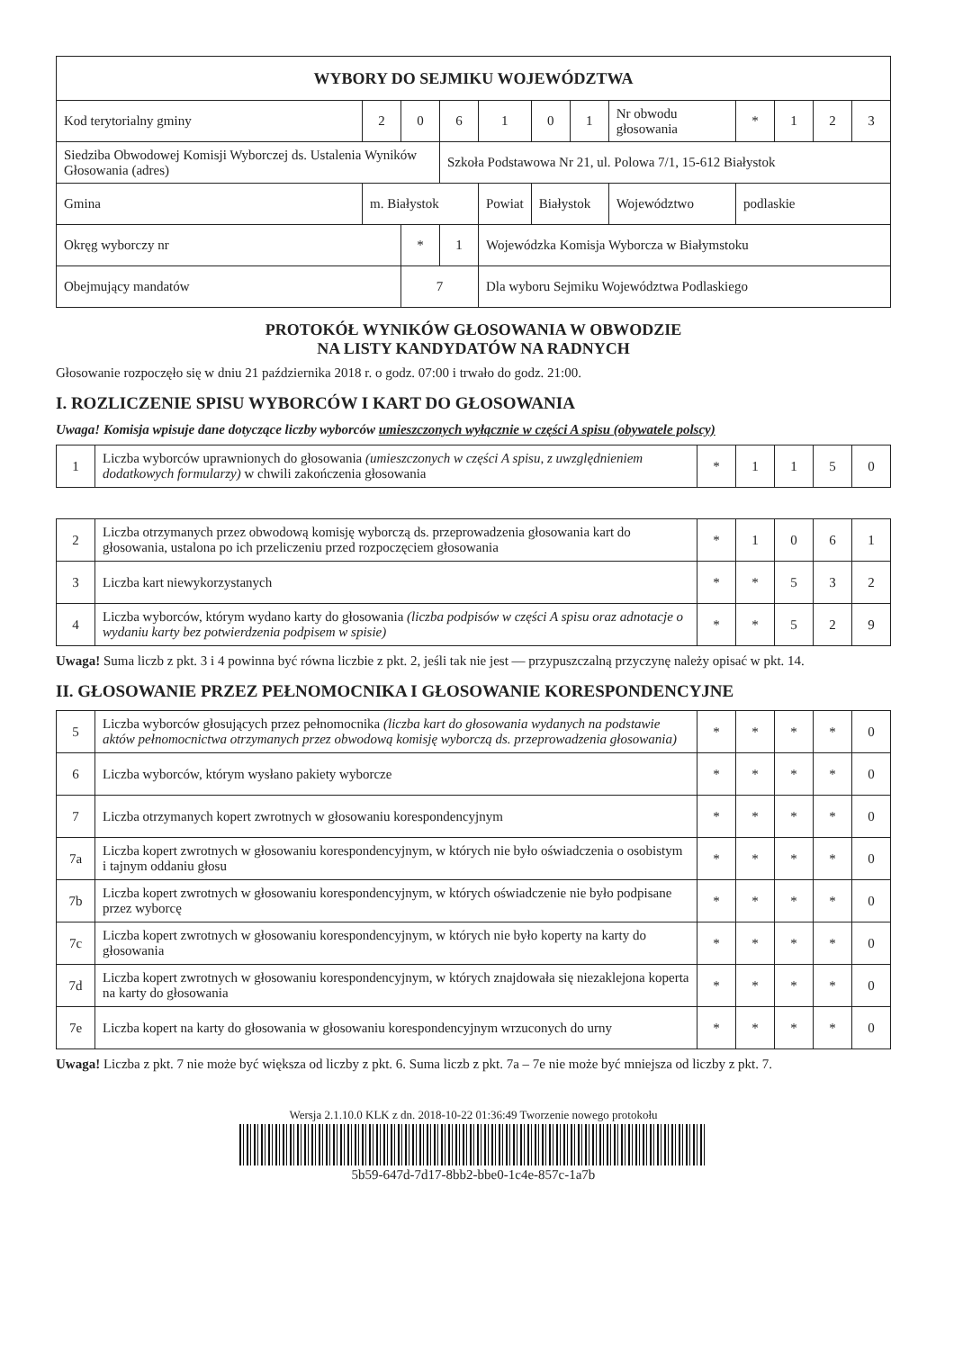| WYBORY DO SEJMIKU WOJEWÓDZTWA | | | | | | | | | | | | |
| --- | --- | --- | --- | --- | --- | --- | --- | --- | --- | --- | --- | --- |
| Kod terytorialny gminy | 2 | 0 | 6 | 1 | 0 | 1 | Nr obwodu głosowania | | * | 1 | 2 | 3 |
| Siedziba Obwodowej Komisji Wyborczej ds. Ustalenia Wyników Głosowania (adres) | | | Szkoła Podstawowa Nr 21, ul. Polowa 7/1, 15-612 Białystok | | | | | | | | | |
| Gmina | m. Białystok | | | Powiat | Białystok | | | Województwo | podlaskie | | | |
| Okręg wyborczy nr | | * | 1 | Wojewódzka Komisja Wyborcza w Białymstoku | | | | | | | | |
| Obejmujący mandatów | | 7 | | Dla wyboru Sejmiku Województwa Podlaskiego | | | | | | | | |
PROTOKÓŁ WYNIKÓW GŁOSOWANIA W OBWODZIE
NA LISTY KANDYDATÓW NA RADNYCH
Głosowanie rozpoczęło się w dniu 21 października 2018 r. o godz. 07:00 i trwało do godz. 21:00.
I. ROZLICZENIE SPISU WYBORCÓW I KART DO GŁOSOWANIA
Uwaga! Komisja wpisuje dane dotyczące liczby wyborców umieszczonych wyłącznie w części A spisu (obywatele polscy)
| 1 | Liczba wyborców uprawnionych do głosowania (umieszczonych w części A spisu, z uwzględnieniem dodatkowych formularzy) w chwili zakończenia głosowania | * | 1 | 1 | 5 | 0 |
| 2 | Liczba otrzymanych przez obwodową komisję wyborczą ds. przeprowadzenia głosowania kart do głosowania, ustalona po ich przeliczeniu przed rozpoczęciem głosowania | * | 1 | 0 | 6 | 1 |
| 3 | Liczba kart niewykorzystanych | * | * | 5 | 3 | 2 |
| 4 | Liczba wyborców, którym wydano karty do głosowania (liczba podpisów w części A spisu oraz adnotacje o wydaniu karty bez potwierdzenia podpisem w spisie) | * | * | 5 | 2 | 9 |
Uwaga! Suma liczb z pkt. 3 i 4 powinna być równa liczbie z pkt. 2, jeśli tak nie jest — przypuszczalną przyczynę należy opisać w pkt. 14.
II. GŁOSOWANIE PRZEZ PEŁNOMOCNIKA I GŁOSOWANIE KORESPONDENCYJNE
| 5 | Liczba wyborców głosujących przez pełnomocnika (liczba kart do głosowania wydanych na podstawie aktów pełnomocnictwa otrzymanych przez obwodową komisję wyborczą ds. przeprowadzenia głosowania) | * | * | * | * | 0 |
| 6 | Liczba wyborców, którym wysłano pakiety wyborcze | * | * | * | * | 0 |
| 7 | Liczba otrzymanych kopert zwrotnych w głosowaniu korespondencyjnym | * | * | * | * | 0 |
| 7a | Liczba kopert zwrotnych w głosowaniu korespondencyjnym, w których nie było oświadczenia o osobistym i tajnym oddaniu głosu | * | * | * | * | 0 |
| 7b | Liczba kopert zwrotnych w głosowaniu korespondencyjnym, w których oświadczenie nie było podpisane przez wyborcę | * | * | * | * | 0 |
| 7c | Liczba kopert zwrotnych w głosowaniu korespondencyjnym, w których nie było koperty na karty do głosowania | * | * | * | * | 0 |
| 7d | Liczba kopert zwrotnych w głosowaniu korespondencyjnym, w których znajdowała się niezaklejona koperta na karty do głosowania | * | * | * | * | 0 |
| 7e | Liczba kopert na karty do głosowania w głosowaniu korespondencyjnym wrzuconych do urny | * | * | * | * | 0 |
Uwaga! Liczba z pkt. 7 nie może być większa od liczby z pkt. 6. Suma liczb z pkt. 7a – 7e nie może być mniejsza od liczby z pkt. 7.
Wersja 2.1.10.0 KLK z dn. 2018-10-22 01:36:49 Tworzenie nowego protokołu
5b59-647d-7d17-8bb2-bbe0-1c4e-857c-1a7b